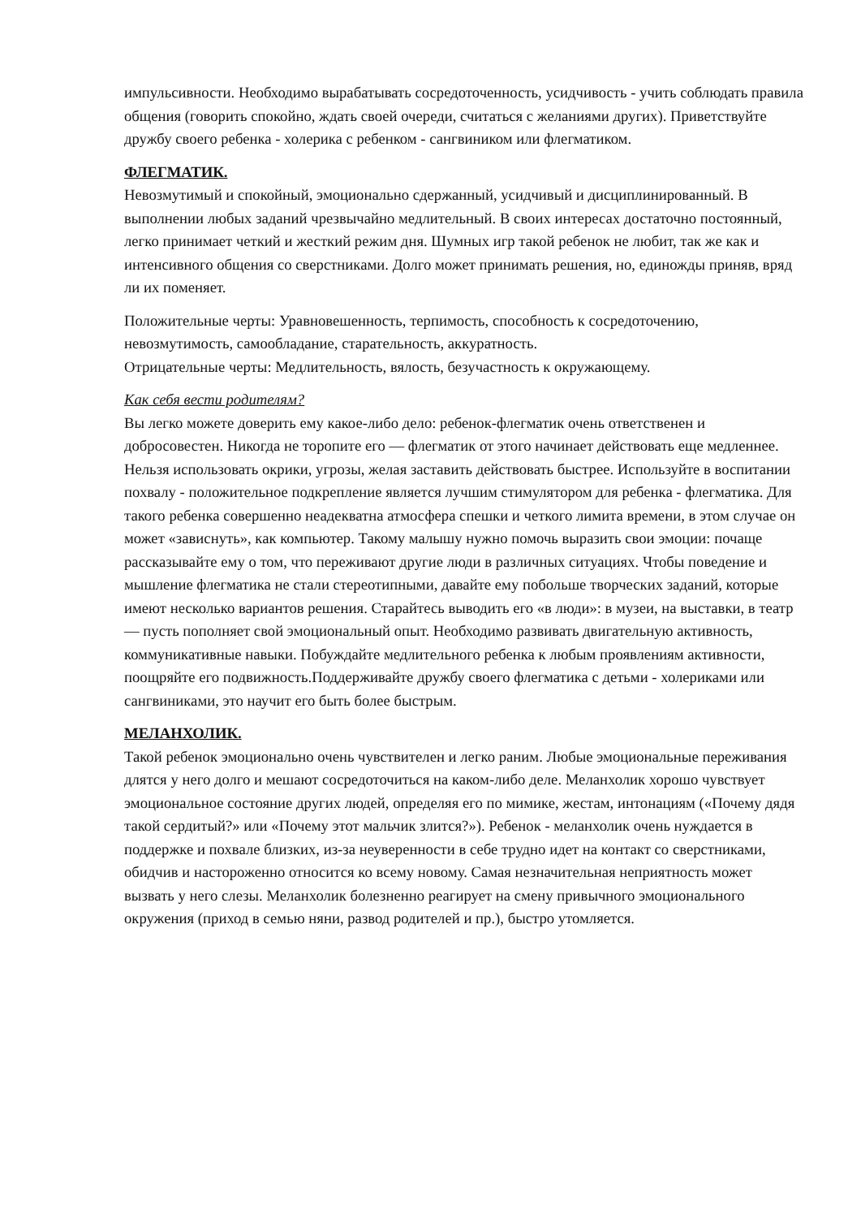импульсивности. Необходимо вырабатывать сосредоточенность, усидчивость - учить соблюдать правила общения (говорить спокойно, ждать своей очереди, считаться с желаниями других). Приветствуйте дружбу своего ребенка - холерика с ребенком - сангвиником или флегматиком.
ФЛЕГМАТИК.
Невозмутимый и спокойный, эмоционально сдержанный, усидчивый и дисциплинированный. В выполнении любых заданий чрезвычайно медлительный. В своих интересах достаточно постоянный, легко принимает четкий и жесткий режим дня. Шумных игр такой ребенок не любит, так же как и интенсивного общения со сверстниками. Долго может принимать решения, но, единожды приняв, вряд ли их поменяет.
Положительные черты: Уравновешенность, терпимость, способность к сосредоточению, невозмутимость, самообладание, старательность, аккуратность.
Отрицательные черты: Медлительность, вялость, безучастность к окружающему.
Как себя вести родителям?
Вы легко можете доверить ему какое-либо дело: ребенок-флегматик очень ответственен и добросовестен. Никогда не торопите его — флегматик от этого начинает действовать еще медленнее. Нельзя использовать окрики, угрозы, желая заставить действовать быстрее. Используйте в воспитании похвалу - положительное подкрепление является лучшим стимулятором для ребенка - флегматика. Для такого ребенка совершенно неадекватна атмосфера спешки и четкого лимита времени, в этом случае он может «зависнуть», как компьютер. Такому малышу нужно помочь выразить свои эмоции: почаще рассказывайте ему о том, что переживают другие люди в различных ситуациях. Чтобы поведение и мышление флегматика не стали стереотипными, давайте ему побольше творческих заданий, которые имеют несколько вариантов решения. Старайтесь выводить его «в люди»: в музеи, на выставки, в театр — пусть пополняет свой эмоциональный опыт. Необходимо развивать двигательную активность, коммуникативные навыки. Побуждайте медлительного ребенка к любым проявлениям активности, поощряйте его подвижность.Поддерживайте дружбу своего флегматика с детьми - холериками или сангвиниками, это научит его быть более быстрым.
МЕЛАНХОЛИК.
Такой ребенок эмоционально очень чувствителен и легко раним. Любые эмоциональные переживания длятся у него долго и мешают сосредоточиться на каком-либо деле. Меланхолик хорошо чувствует эмоциональное состояние других людей, определяя его по мимике, жестам, интонациям («Почему дядя такой сердитый?» или «Почему этот мальчик злится?»). Ребенок - меланхолик очень нуждается в поддержке и похвале близких, из-за неуверенности в себе трудно идет на контакт со сверстниками, обидчив и настороженно относится ко всему новому. Самая незначительная неприятность может вызвать у него слезы. Меланхолик болезненно реагирует на смену привычного эмоционального окружения (приход в семью няни, развод родителей и пр.), быстро утомляется.